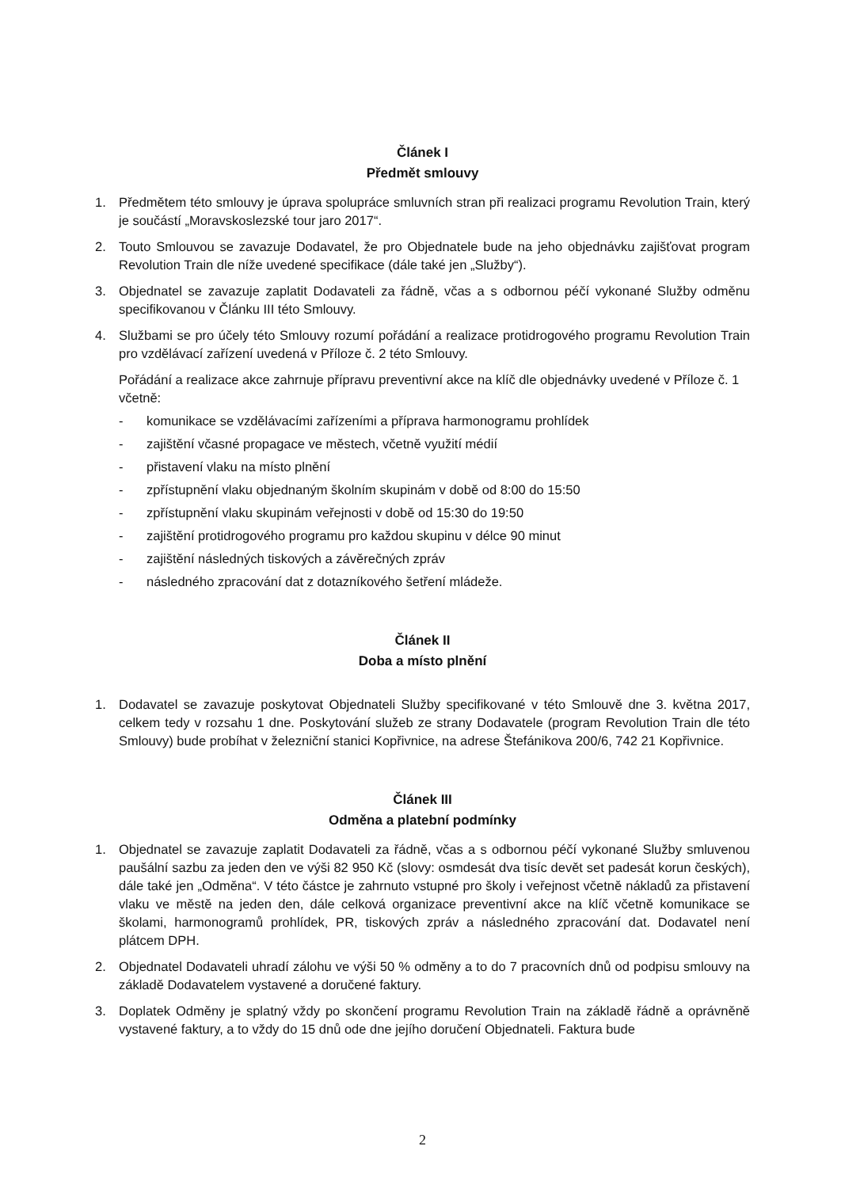Článek I
Předmět smlouvy
1. Předmětem této smlouvy je úprava spolupráce smluvních stran při realizaci programu Revolution Train, který je součástí „Moravskoslezské tour jaro 2017“.
2. Touto Smlouvou se zavazuje Dodavatel, že pro Objednatele bude na jeho objednávku zajišťovat program Revolution Train dle níže uvedené specifikace (dále také jen „Služby“).
3. Objednatel se zavazuje zaplatit Dodavateli za řádně, včas a s odbornou péčí vykonané Služby odměnu specifikovanou v Článku III této Smlouvy.
4. Službami se pro účely této Smlouvy rozumí pořádání a realizace protidrogového programu Revolution Train pro vzdělávací zařízení uvedená v Příloze č. 2 této Smlouvy.
Pořádání a realizace akce zahrnuje přípravu preventivní akce na klíč dle objednávky uvedené v Příloze č. 1 včetně:
- komunikace se vzdělávacími zařízeními a příprava harmonogramu prohlídek
- zajištění včasné propagace ve městech, včetně využití médií
- přistavení vlaku na místo plnění
- zpřístupnění vlaku objednaným školním skupinám v době od 8:00 do 15:50
- zpřístupnění vlaku skupinám veřejnosti v době od 15:30 do 19:50
- zajištění protidrogového programu pro každou skupinu v délce 90 minut
- zajištění následných tiskových a závěrečných zpráv
- následného zpracování dat z dotazníkového šetření mládeže.
Článek II
Doba a místo plnění
1. Dodavatel se zavazuje poskytovat Objednateli Služby specifikované v této Smlouvě dne 3. května 2017, celkem tedy v rozsahu 1 dne. Poskytování služeb ze strany Dodavatele (program Revolution Train dle této Smlouvy) bude probíhat v železniční stanici Kopřivnice, na adrese Štefánikova 200/6, 742 21 Kopřivnice.
Článek III
Odměna a platební podmínky
1. Objednatel se zavazuje zaplatit Dodavateli za řádně, včas a s odbornou péčí vykonané Služby smluvenou paušální sazbu za jeden den ve výši 82 950 Kč (slovy: osmdesát dva tisíc devět set padesát korun českých), dále také jen „Odměna“. V této částce je zahrnuto vstupné pro školy i veřejnost včetně nákladů za přistavení vlaku ve městě na jeden den, dále celková organizace preventivní akce na klíč včetně komunikace se školami, harmonogramů prohlídek, PR, tiskových zpráv a následného zpracování dat. Dodavatel není plátcem DPH.
2. Objednatel Dodavateli uhradí zálohu ve výši 50 % odměny a to do 7 pracovních dnů od podpisu smlouvy na základě Dodavatelem vystavené a doručené faktury.
3. Doplatek Odměny je splatný vždy po skončení programu Revolution Train na základě řádně a oprávněně vystavené faktury, a to vždy do 15 dnů ode dne jejího doručení Objednateli. Faktura bude
2